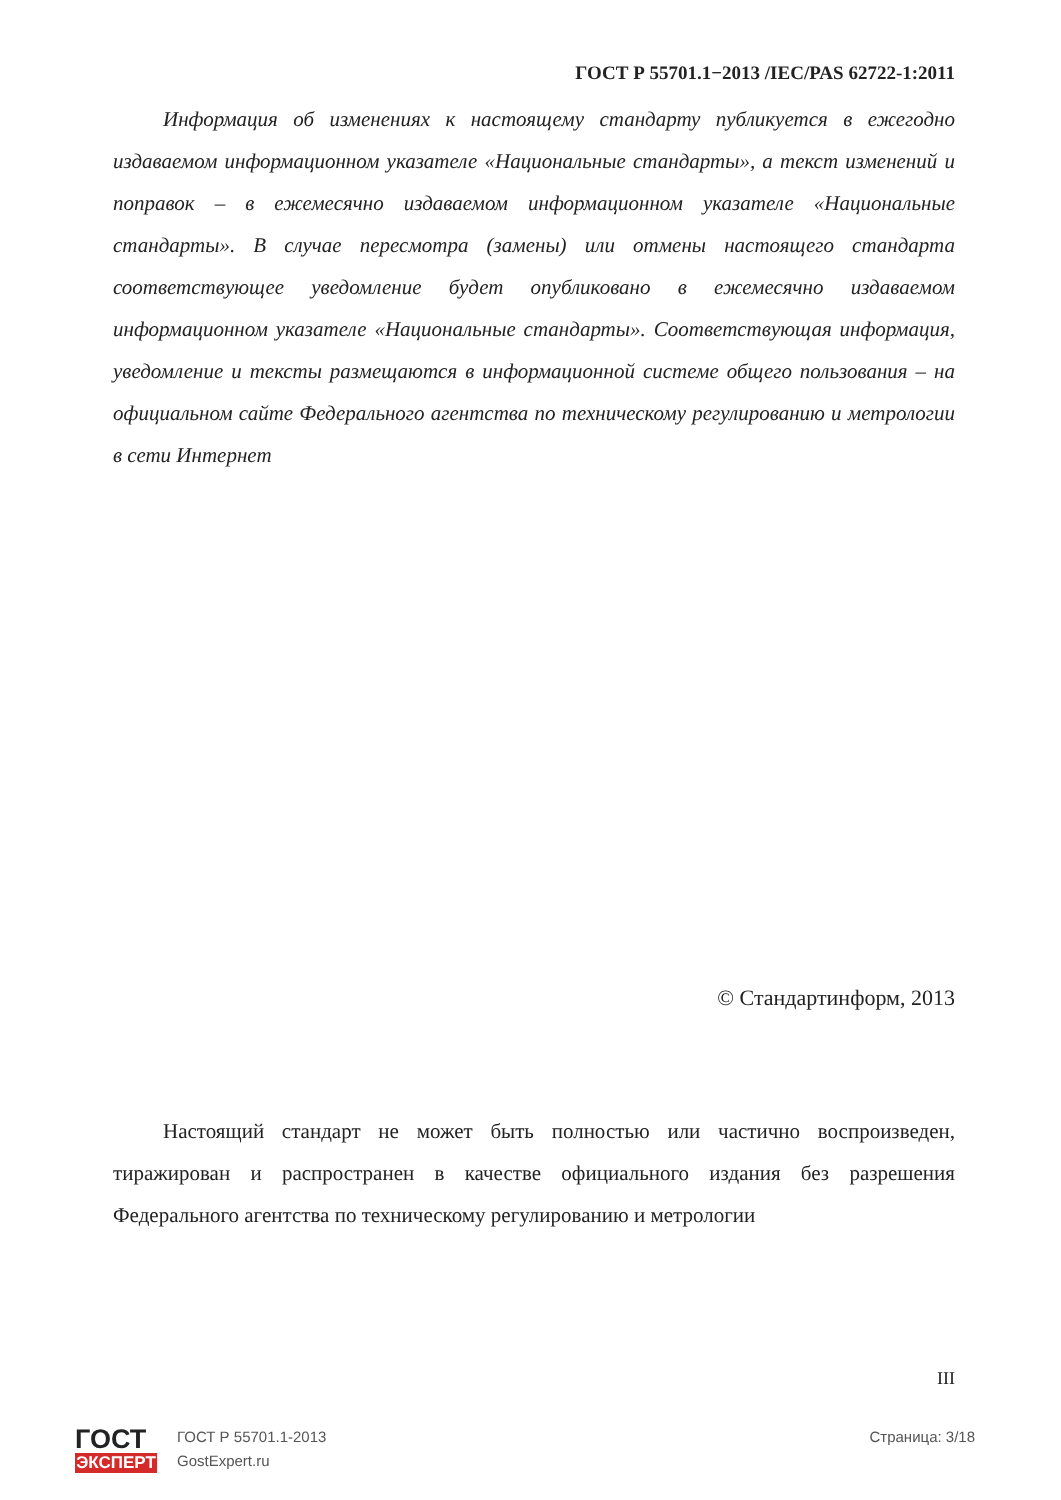ГОСТ Р 55701.1−2013 /IEC/PAS 62722-1:2011
Информация об изменениях к настоящему стандарту публикуется в ежегодно издаваемом информационном указателе «Национальные стандарты», а текст изменений и поправок – в ежемесячно издаваемом информационном указателе «Национальные стандарты». В случае пересмотра (замены) или отмены настоящего стандарта соответствующее уведомление будет опубликовано в ежемесячно издаваемом информационном указателе «Национальные стандарты». Соответствующая информация, уведомление и тексты размещаются в информационной системе общего пользования – на официальном сайте Федерального агентства по техническому регулированию и метрологии в сети Интернет
© Стандартинформ, 2013
Настоящий стандарт не может быть полностью или частично воспроизведен, тиражирован и распространен в качестве официального издания без разрешения Федерального агентства по техническому регулированию и метрологии
III
ГОСТ
ЭКСПЕРТ
ГОСТ Р 55701.1-2013
GostExpert.ru
Страница: 3/18